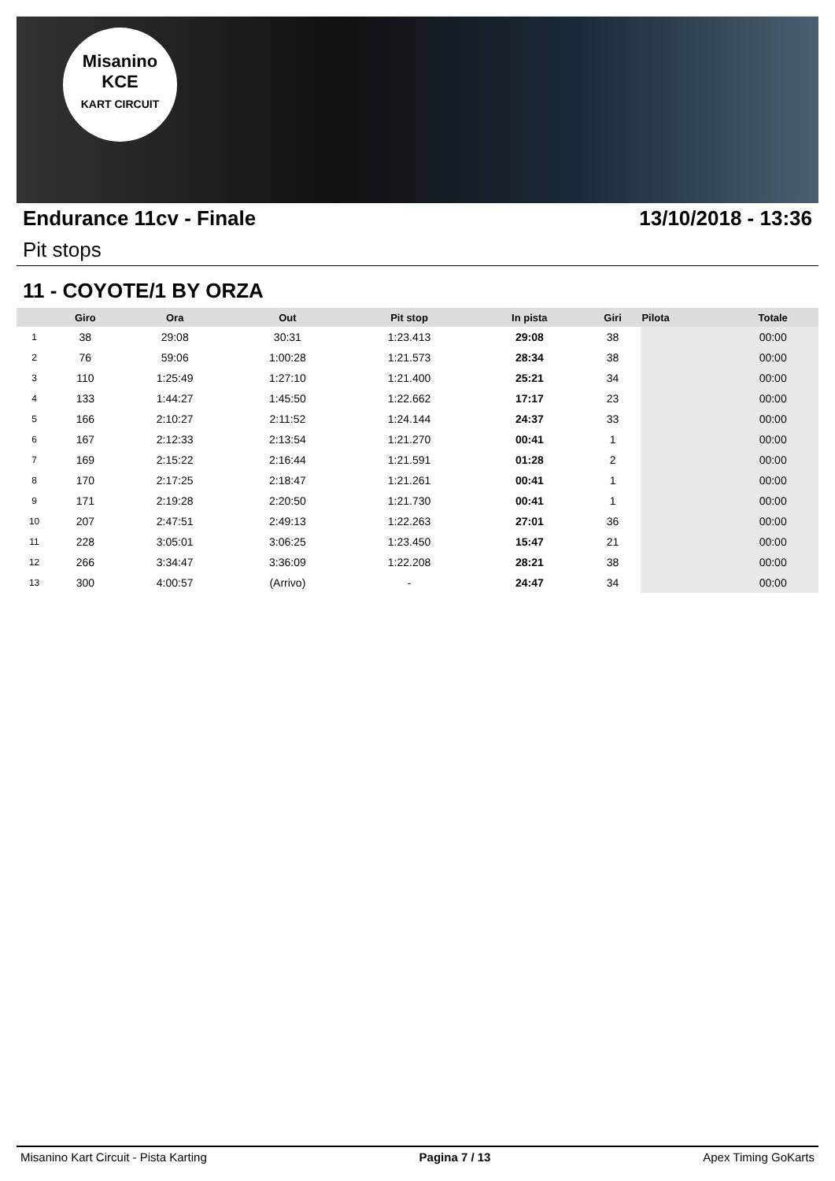Misanino
KCE
KART CIRCUIT
Endurance 11cv - Finale 13/10/2018 - 13:36
Pit stops
11 - COYOTE/1 BY ORZA
| | Giro | Ora | Out | Pit stop | In pista | Giri | Pilota | Totale |
| --- | --- | --- | --- | --- | --- | --- | --- | --- |
| 1 | 38 | 29:08 | 30:31 | 1:23.413 | 29:08 | 38 | | 00:00 |
| 2 | 76 | 59:06 | 1:00:28 | 1:21.573 | 28:34 | 38 | | 00:00 |
| 3 | 110 | 1:25:49 | 1:27:10 | 1:21.400 | 25:21 | 34 | | 00:00 |
| 4 | 133 | 1:44:27 | 1:45:50 | 1:22.662 | 17:17 | 23 | | 00:00 |
| 5 | 166 | 2:10:27 | 2:11:52 | 1:24.144 | 24:37 | 33 | | 00:00 |
| 6 | 167 | 2:12:33 | 2:13:54 | 1:21.270 | 00:41 | 1 | | 00:00 |
| 7 | 169 | 2:15:22 | 2:16:44 | 1:21.591 | 01:28 | 2 | | 00:00 |
| 8 | 170 | 2:17:25 | 2:18:47 | 1:21.261 | 00:41 | 1 | | 00:00 |
| 9 | 171 | 2:19:28 | 2:20:50 | 1:21.730 | 00:41 | 1 | | 00:00 |
| 10 | 207 | 2:47:51 | 2:49:13 | 1:22.263 | 27:01 | 36 | | 00:00 |
| 11 | 228 | 3:05:01 | 3:06:25 | 1:23.450 | 15:47 | 21 | | 00:00 |
| 12 | 266 | 3:34:47 | 3:36:09 | 1:22.208 | 28:21 | 38 | | 00:00 |
| 13 | 300 | 4:00:57 | (Arrivo) | - | 24:47 | 34 | | 00:00 |
Misanino Kart Circuit - Pista Karting Pagina 7 / 13 Apex Timing GoKarts